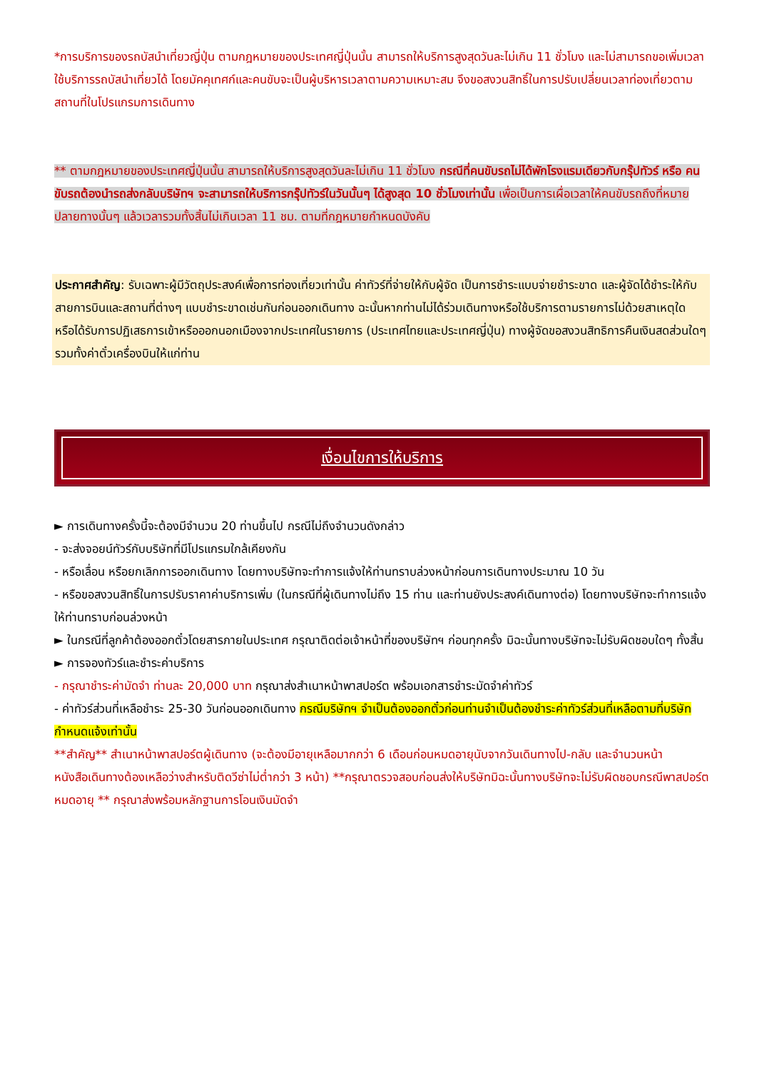*การบริการของรถบัสนำเที่ยวญี่ปุ่น ตามกฎหมายของประเทศญี่ปุ่นนั้น สามารถให้บริการสูงสุดวันละไม่เกิน 11 ชั่วโมง และไม่สามารถขอเพิ่มเวลาใช้บริการรถบัสนำเที่ยวได้ โดยมัคคุเทศก์และคนขับจะเป็นผู้บริหารเวลาตามความเหมาะสม จึงขอสงวนสิทธิ์ในการปรับเปลี่ยนเวลาท่องเที่ยวตามสถานที่ในโปรแกรมการเดินทาง
** ตามกฎหมายของประเทศญี่ปุ่นนั้น สามารถให้บริการสูงสุดวันละไม่เกิน 11 ชั่วโมง กรณีที่คนขับรถไม่ได้พักโรงแรมเดียวกับกรุ๊ปทัวร์ หรือ คนขับรถต้องนำรถส่งกลับบริษัทฯ จะสามารถให้บริการกรุ๊ปทัวร์ในวันนั้นๆ ได้สูงสุด 10 ชั่วโมงเท่านั้น เพื่อเป็นการเผื่อเวลาให้คนขับรถถึงที่หมายปลายทางนั้นๆ แล้วเวลารวมทั้งสิ้นไม่เกินเวลา 11 ชม. ตามที่กฎหมายกำหนดบังคับ
ประกาศสำคัญ: รับเฉพาะผู้มีวัตถุประสงค์เพื่อการท่องเที่ยวเท่านั้น ค่าทัวร์ที่จ่ายให้กับผู้จัด เป็นการชำระแบบจ่ายชำระขาด และผู้จัดได้ชำระให้กับสายการบินและสถานที่ต่างๆ แบบชำระขาดเช่นกันก่อนออกเดินทาง ฉะนั้นหากท่านไม่ได้ร่วมเดินทางหรือใช้บริการตามรายการไม่ด้วยสาเหตุใด หรือได้รับการปฏิเสธการเข้าหรือออกนอกเมืองจากประเทศในรายการ (ประเทศไทยและประเทศญี่ปุ่น) ทางผู้จัดขอสงวนสิทธิการคืนเงินสดส่วนใดๆ รวมทั้งค่าตั๋วเครื่องบินให้แก่ท่าน
เงื่อนไขการให้บริการ
► การเดินทางครั้งนี้จะต้องมีจำนวน 20 ท่านขึ้นไป กรณีไม่ถึงจำนวนดังกล่าว
- จะส่งจอยน์ทัวร์กับบริษัทที่มีโปรแกรมใกล้เคียงกัน
- หรือเลื่อน หรือยกเลิกการออกเดินทาง โดยทางบริษัทจะทำการแจ้งให้ท่านทราบล่วงหน้าก่อนการเดินทางประมาณ 10 วัน
- หรือขอสงวนสิทธิ์ในการปรับราคาค่าบริการเพิ่ม (ในกรณีที่ผู้เดินทางไม่ถึง 15 ท่าน และท่านยังประสงค์เดินทางต่อ) โดยทางบริษัทจะทำการแจ้งให้ท่านทราบก่อนล่วงหน้า
► ในกรณีที่ลูกค้าต้องออกตั๋วโดยสารภายในประเทศ กรุณาติดต่อเจ้าหน้าที่ของบริษัทฯ ก่อนทุกครั้ง มิฉะนั้นทางบริษัทจะไม่รับผิดชอบใดๆ ทั้งสิ้น
► การจองทัวร์และชำระค่าบริการ
- กรุณาชำระค่ามัดจำ ท่านละ 20,000 บาท กรุณาส่งสำเนาหน้าพาสปอร์ต พร้อมเอกสารชำระมัดจำค่าทัวร์
- ค่าทัวร์ส่วนที่เหลือชำระ 25-30 วันก่อนออกเดินทาง กรณีบริษัทฯ จำเป็นต้องออกตั๋วก่อนท่านจำเป็นต้องชำระค่าทัวร์ส่วนที่เหลือตามที่บริษัทกำหนดแจ้งเท่านั้น
**สำคัญ** สำเนาหน้าพาสปอร์ตผู้เดินทาง (จะต้องมีอายุเหลือมากกว่า 6 เดือนก่อนหมดอายุนับจากวันเดินทางไป-กลับ และจำนวนหน้าหนังสือเดินทางต้องเหลือว่างสำหรับติดวีซ่าไม่ต่ำกว่า 3 หน้า) **กรุณาตรวจสอบก่อนส่งให้บริษัทมิฉะนั้นทางบริษัทจะไม่รับผิดชอบกรณีพาสปอร์ตหมดอายุ ** กรุณาส่งพร้อมหลักฐานการโอนเงินมัดจำ